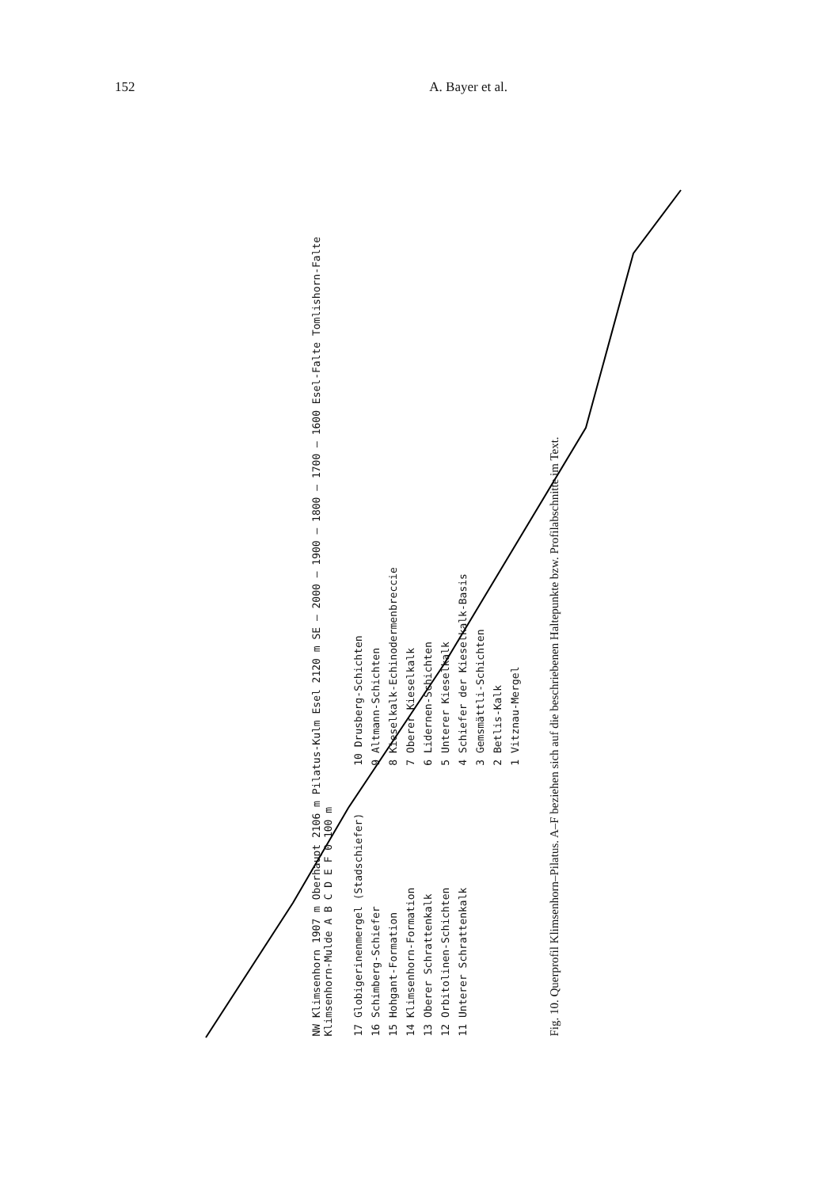152 A. Bayer et al.
NW Klimsenhorn 1907 m Oberhaupt 2106 m Pilatus-Kulm Esel 2120 m SE — 2000 — 1900 — 1800 — 1700 — 1600 Esel-Falte Tomlishorn-Falte Klimsenhorn-Mulde A B C D E F 0 100 m
17 Globigerinenmergel (Stadschiefer)
16 Schimberg-Schiefer
15 Hohgant-Formation
14 Klimsenhorn-Formation
13 Oberer Schrattenkalk
12 Orbitolinen-Schichten
11 Unterer Schrattenkalk
10 Drusberg-Schichten
9 Altmann-Schichten
8 Kieselkalk-Echinodermenbreccie
7 Oberer Kieselkalk
6 Lidernen-Schichten
5 Unterer Kieselkalk
4 Schiefer der Kieselkalk-Basis
3 Gemsmättli-Schichten
2 Betlis-Kalk
1 Vitznau-Mergel
Fig. 10. Querprofil Klimsenhorn–Pilatus. A–F beziehen sich auf die beschriebenen Haltepunkte bzw. Profilabschnitte im Text.